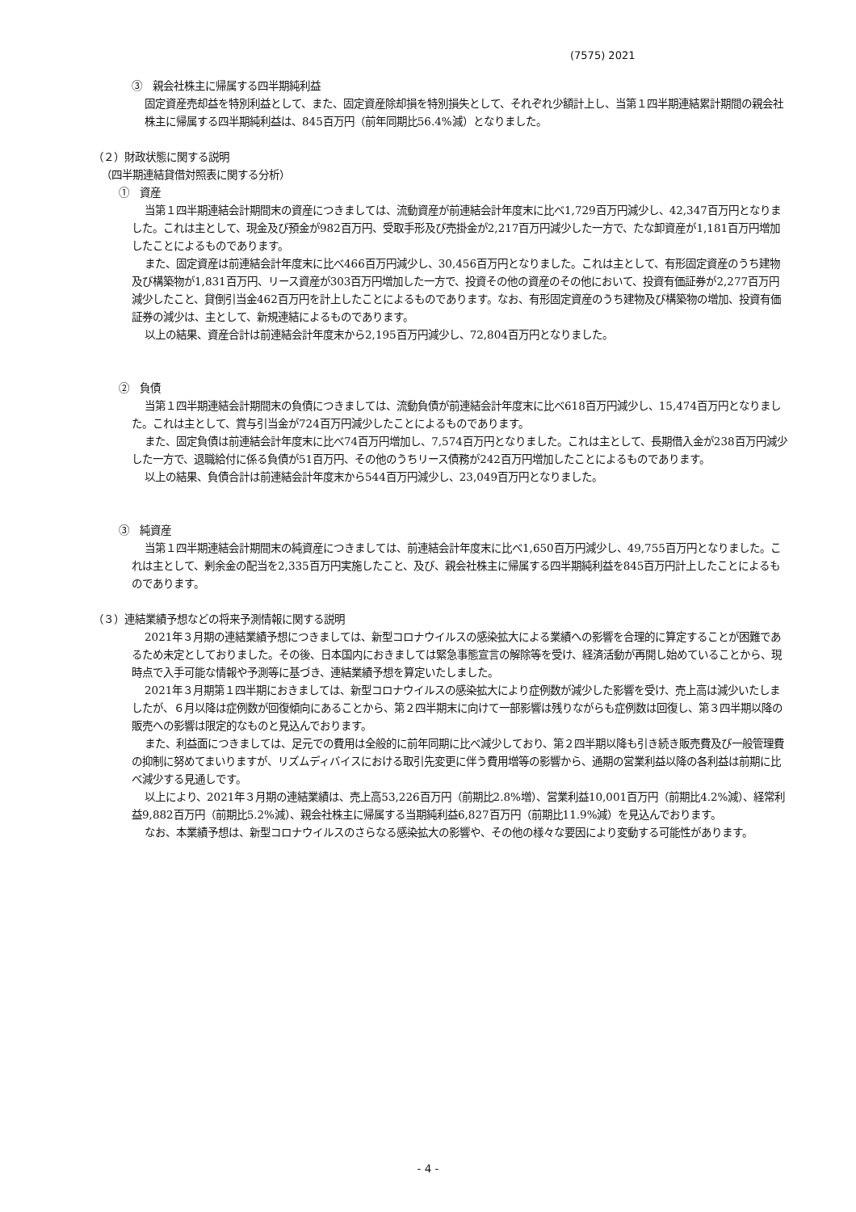(7575) 2021
③　親会社株主に帰属する四半期純利益
固定資産売却益を特別利益として、また、固定資産除却損を特別損失として、それぞれ少額計上し、当第１四半期連結累計期間の親会社株主に帰属する四半期純利益は、845百万円（前年同期比56.4%減）となりました。
（２）財政状態に関する説明
（四半期連結貸借対照表に関する分析）
①　資産
当第１四半期連結会計期間末の資産につきましては、流動資産が前連結会計年度末に比べ1,729百万円減少し、42,347百万円となりました。これは主として、現金及び預金が982百万円、受取手形及び売掛金が2,217百万円減少した一方で、たな卸資産が1,181百万円増加したことによるものであります。
また、固定資産は前連結会計年度末に比べ466百万円減少し、30,456百万円となりました。これは主として、有形固定資産のうち建物及び構築物が1,831百万円、リース資産が303百万円増加した一方で、投資その他の資産のその他において、投資有価証券が2,277百万円減少したこと、貸倒引当金462百万円を計上したことによるものであります。なお、有形固定資産のうち建物及び構築物の増加、投資有価証券の減少は、主として、新規連結によるものであります。
以上の結果、資産合計は前連結会計年度末から2,195百万円減少し、72,804百万円となりました。
②　負債
当第１四半期連結会計期間末の負債につきましては、流動負債が前連結会計年度末に比べ618百万円減少し、15,474百万円となりました。これは主として、賞与引当金が724百万円減少したことによるものであります。
また、固定負債は前連結会計年度末に比べ74百万円増加し、7,574百万円となりました。これは主として、長期借入金が238百万円減少した一方で、退職給付に係る負債が51百万円、その他のうちリース債務が242百万円増加したことによるものであります。
以上の結果、負債合計は前連結会計年度末から544百万円減少し、23,049百万円となりました。
③　純資産
当第１四半期連結会計期間末の純資産につきましては、前連結会計年度末に比べ1,650百万円減少し、49,755百万円となりました。これは主として、剰余金の配当を2,335百万円実施したこと、及び、親会社株主に帰属する四半期純利益を845百万円計上したことによるものであります。
（３）連結業績予想などの将来予測情報に関する説明
2021年３月期の連結業績予想につきましては、新型コロナウイルスの感染拡大による業績への影響を合理的に算定することが困難であるため未定としておりました。その後、日本国内におきましては緊急事態宣言の解除等を受け、経済活動が再開し始めていることから、現時点で入手可能な情報や予測等に基づき、連結業績予想を算定いたしました。
2021年３月期第１四半期におきましては、新型コロナウイルスの感染拡大により症例数が減少した影響を受け、売上高は減少いたしましたが、６月以降は症例数が回復傾向にあることから、第２四半期末に向けて一部影響は残りながらも症例数は回復し、第３四半期以降の販売への影響は限定的なものと見込んでおります。
また、利益面につきましては、足元での費用は全般的に前年同期に比べ減少しており、第２四半期以降も引き続き販売費及び一般管理費の抑制に努めてまいりますが、リズムディバイスにおける取引先変更に伴う費用増等の影響から、通期の営業利益以降の各利益は前期に比べ減少する見通しです。
以上により、2021年３月期の連結業績は、売上高53,226百万円（前期比2.8%増）、営業利益10,001百万円（前期比4.2%減）、経常利益9,882百万円（前期比5.2%減）、親会社株主に帰属する当期純利益6,827百万円（前期比11.9%減）を見込んでおります。
なお、本業績予想は、新型コロナウイルスのさらなる感染拡大の影響や、その他の様々な要因により変動する可能性があります。
- 4 -